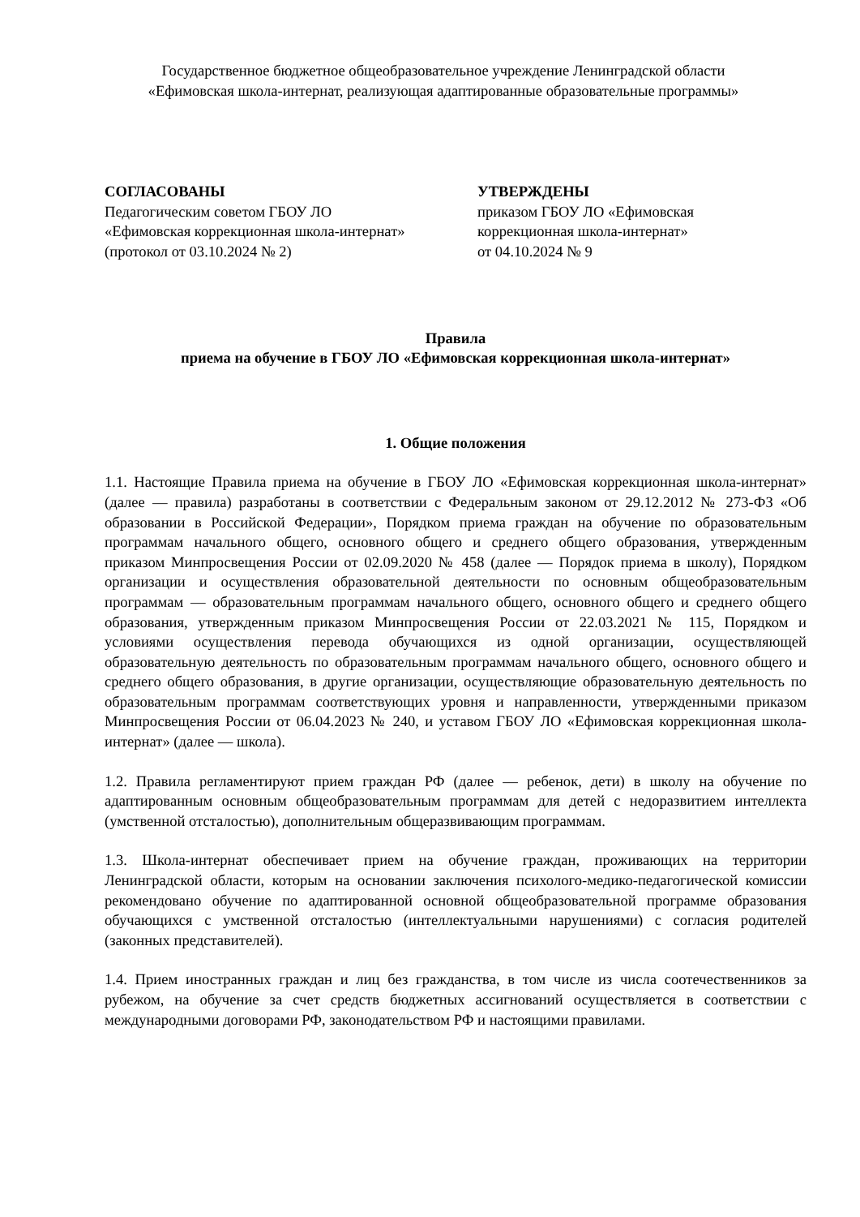Государственное бюджетное общеобразовательное учреждение Ленинградской области
«Ефимовская школа-интернат, реализующая адаптированные образовательные программы»
СОГЛАСОВАНЫ
Педагогическим советом ГБОУ ЛО
«Ефимовская коррекционная школа-интернат»
(протокол от 03.10.2024 № 2)
УТВЕРЖДЕНЫ
приказом ГБОУ ЛО «Ефимовская
коррекционная школа-интернат»
от 04.10.2024 № 9
Правила
приема на обучение в ГБОУ ЛО «Ефимовская коррекционная школа-интернат»
1. Общие положения
1.1. Настоящие Правила приема на обучение в ГБОУ ЛО «Ефимовская коррекционная школа-интернат» (далее — правила) разработаны в соответствии с Федеральным законом от 29.12.2012 № 273-ФЗ «Об образовании в Российской Федерации», Порядком приема граждан на обучение по образовательным программам начального общего, основного общего и среднего общего образования, утвержденным приказом Минпросвещения России от 02.09.2020 № 458 (далее — Порядок приема в школу), Порядком организации и осуществления образовательной деятельности по основным общеобразовательным программам — образовательным программам начального общего, основного общего и среднего общего образования, утвержденным приказом Минпросвещения России от 22.03.2021 № 115, Порядком и условиями осуществления перевода обучающихся из одной организации, осуществляющей образовательную деятельность по образовательным программам начального общего, основного общего и среднего общего образования, в другие организации, осуществляющие образовательную деятельность по образовательным программам соответствующих уровня и направленности, утвержденными приказом Минпросвещения России от 06.04.2023 № 240, и уставом ГБОУ ЛО «Ефимовская коррекционная школа-интернат» (далее — школа).
1.2. Правила регламентируют прием граждан РФ (далее — ребенок, дети) в школу на обучение по адаптированным основным общеобразовательным программам для детей с недоразвитием интеллекта (умственной отсталостью), дополнительным общеразвивающим программам.
1.3. Школа-интернат обеспечивает прием на обучение граждан, проживающих на территории Ленинградской области, которым на основании заключения психолого-медико-педагогической комиссии рекомендовано обучение по адаптированной основной общеобразовательной программе образования обучающихся с умственной отсталостью (интеллектуальными нарушениями) с согласия родителей (законных представителей).
1.4. Прием иностранных граждан и лиц без гражданства, в том числе из числа соотечественников за рубежом, на обучение за счет средств бюджетных ассигнований осуществляется в соответствии с международными договорами РФ, законодательством РФ и настоящими правилами.